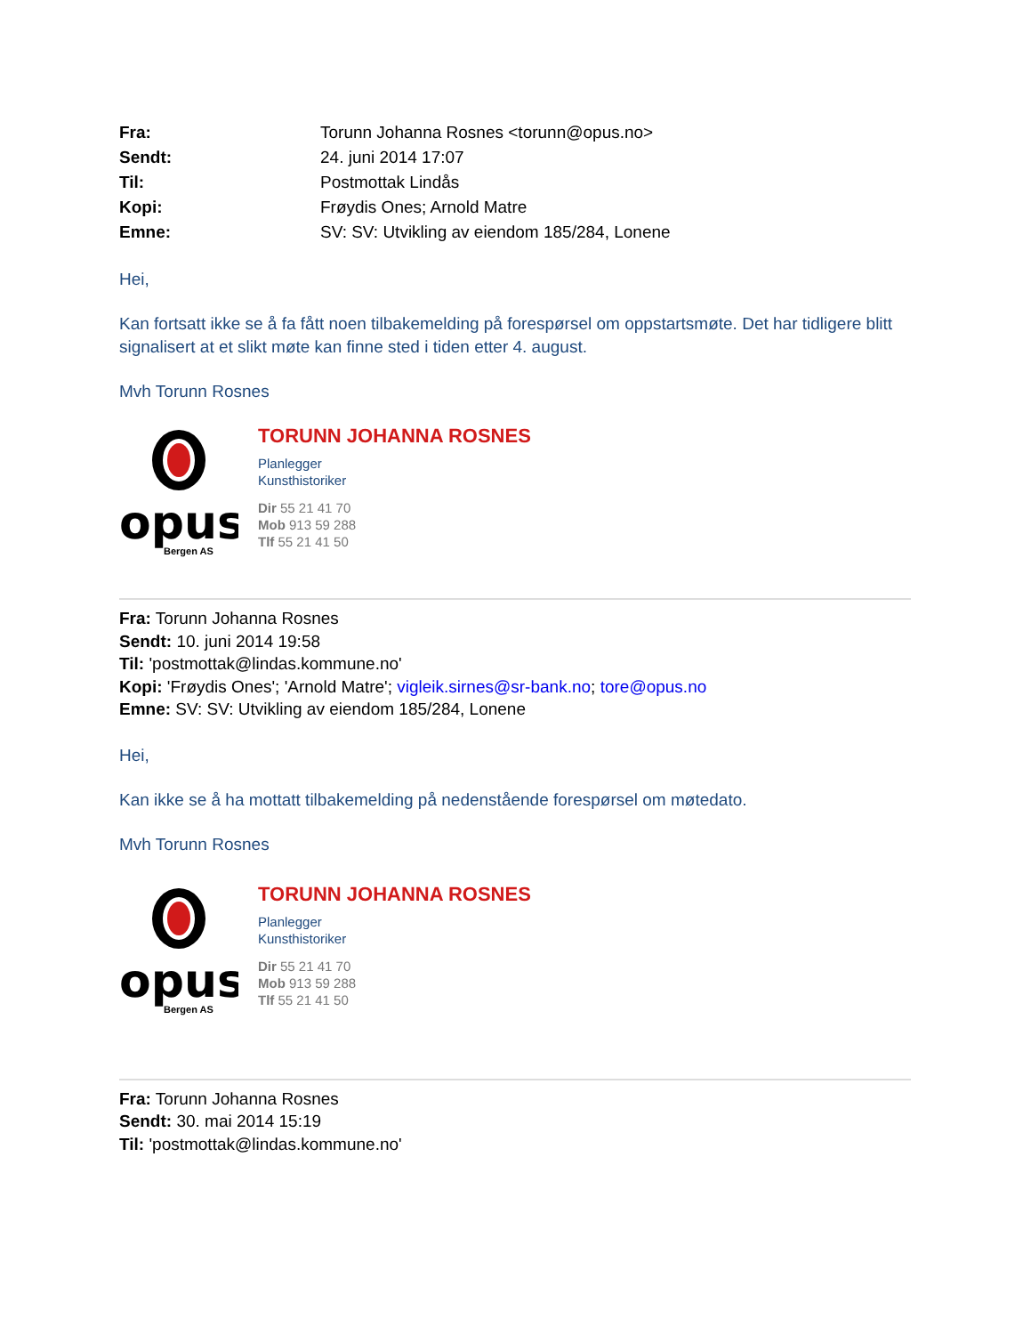| Fra: | Torunn Johanna Rosnes <torunn@opus.no> |
| Sendt: | 24. juni 2014 17:07 |
| Til: | Postmottak Lindås |
| Kopi: | Frøydis Ones; Arnold Matre |
| Emne: | SV: SV: Utvikling av eiendom 185/284, Lonene |
Hei,
Kan fortsatt ikke se å fa fått noen tilbakemelding på forespørsel om oppstartsmøte. Det har tidligere blitt signalisert at et slikt møte kan finne sted i tiden etter 4. august.
Mvh Torunn Rosnes
opus
Bergen AS
TORUNN JOHANNA ROSNES
Planlegger
Kunsthistoriker
Dir 55 21 41 70
Mob 913 59 288
Tlf 55 21 41 50
Fra: Torunn Johanna Rosnes
Sendt: 10. juni 2014 19:58
Til: 'postmottak@lindas.kommune.no'
Kopi: 'Frøydis Ones'; 'Arnold Matre'; vigleik.sirnes@sr-bank.no; tore@opus.no
Emne: SV: SV: Utvikling av eiendom 185/284, Lonene
Hei,
Kan ikke se å ha mottatt tilbakemelding på nedenstående forespørsel om møtedato.
Mvh Torunn Rosnes
opus
Bergen AS
TORUNN JOHANNA ROSNES
Planlegger
Kunsthistoriker
Dir 55 21 41 70
Mob 913 59 288
Tlf 55 21 41 50
Fra: Torunn Johanna Rosnes
Sendt: 30. mai 2014 15:19
Til: 'postmottak@lindas.kommune.no'